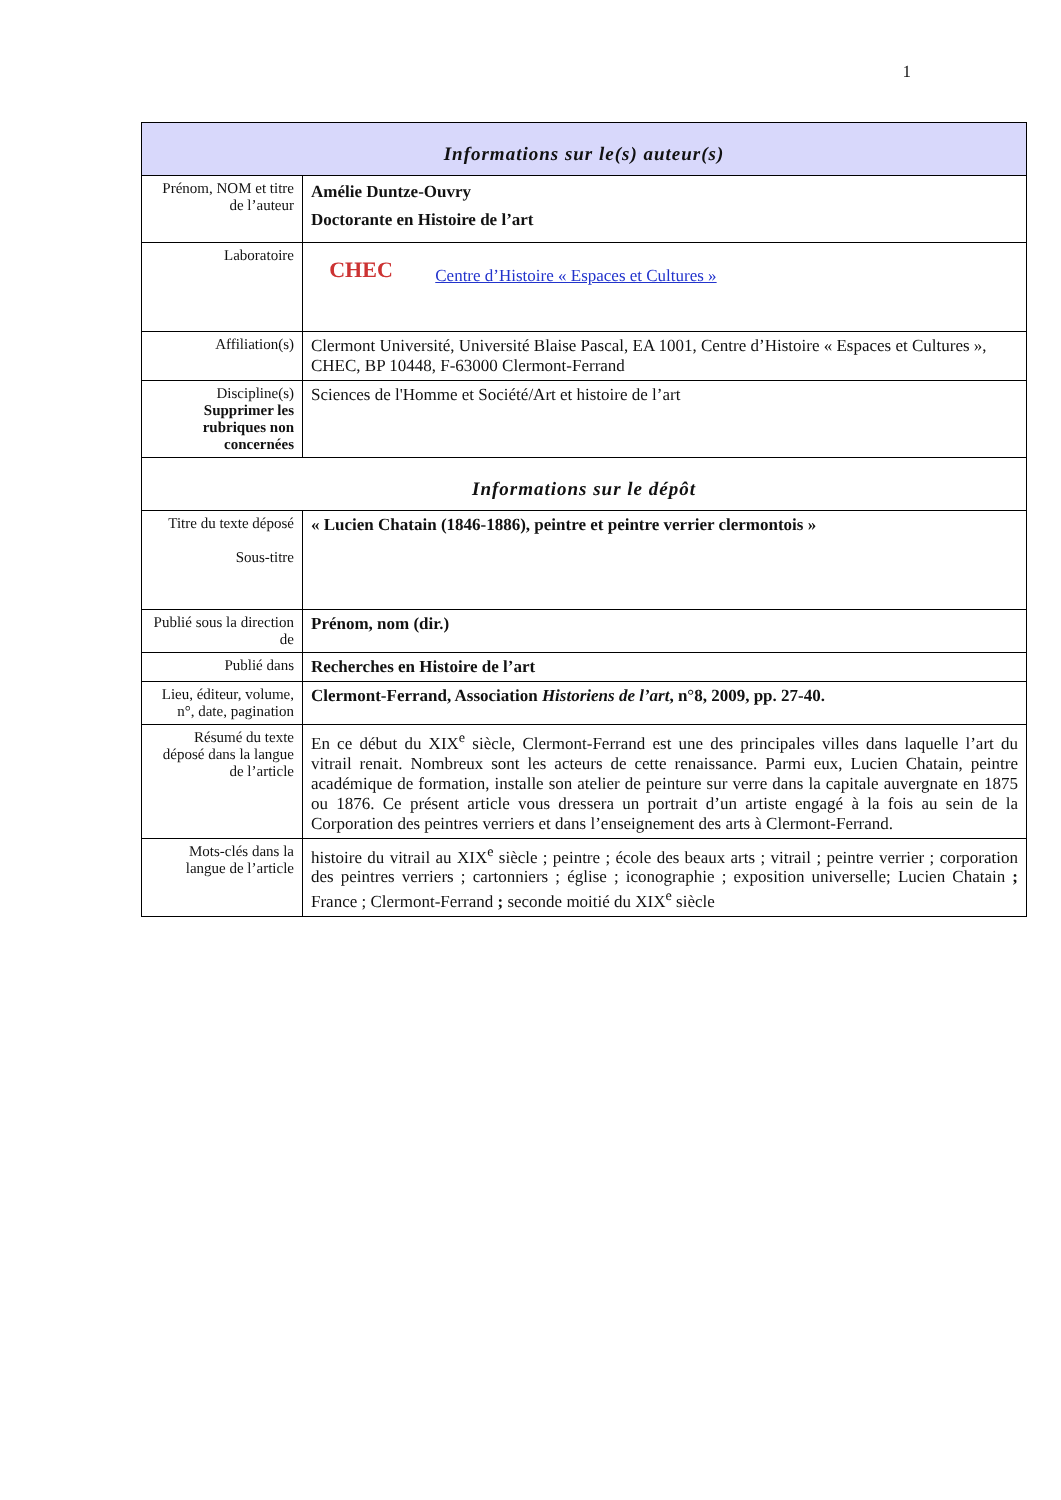1
| Informations sur le(s) auteur(s) | |
| --- | --- |
| Prénom, NOM et titre de l’auteur | Amélie Duntze-Ouvry Doctorante en Histoire de l’art |
| Laboratoire | CHEC Centre d’Histoire « Espaces et Cultures » |
| Affiliation(s) | Clermont Université, Université Blaise Pascal, EA 1001, Centre d’Histoire « Espaces et Cultures », CHEC, BP 10448, F-63000 Clermont-Ferrand |
| Discipline(s) Supprimer les rubriques non concernées | Sciences de l'Homme et Société/Art et histoire de l’art |
| Informations sur le dépôt | |
| Titre du texte déposé Sous-titre | « Lucien Chatain (1846-1886), peintre et peintre verrier clermontois » |
| Publié sous la direction de | Prénom, nom (dir.) |
| Publié dans | Recherches en Histoire de l’art |
| Lieu, éditeur, volume, n°, date, pagination | Clermont-Ferrand, Association Historiens de l’art , n°8, 2009, pp. 27-40. |
| Résumé du texte déposé dans la langue de l’article | En ce début du XIX<sup>e</sup> siècle, Clermont-Ferrand est une des principales villes dans laquelle l’art du vitrail renait. Nombreux sont les acteurs de cette renaissance. Parmi eux, Lucien Chatain, peintre académique de formation, installe son atelier de peinture sur verre dans la capitale auvergnate en 1875 ou 1876. Ce présent article vous dressera un portrait d’un artiste engagé à la fois au sein de la Corporation des peintres verriers et dans l’enseignement des arts à Clermont-Ferrand. |
| Mots-clés dans la langue de l’article | histoire du vitrail au XIX<sup>e</sup> siècle ; peintre ; école des beaux arts ; vitrail ; peintre verrier ; corporation des peintres verriers ; cartonniers ; église ; iconographie ; exposition universelle; Lucien Chatain ; France ; Clermont-Ferrand ; seconde moitié du XIX<sup>e</sup> siècle |